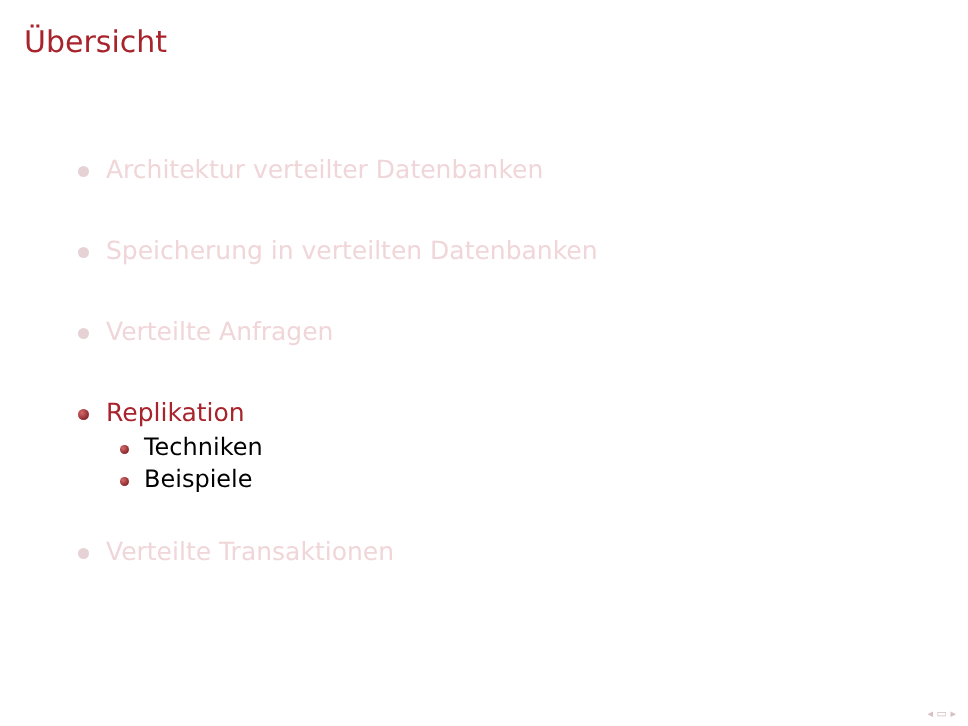Übersicht
Architektur verteilter Datenbanken
Speicherung in verteilten Datenbanken
Verteilte Anfragen
Replikation
Techniken
Beispiele
Verteilte Transaktionen
◂ ▭ ▸